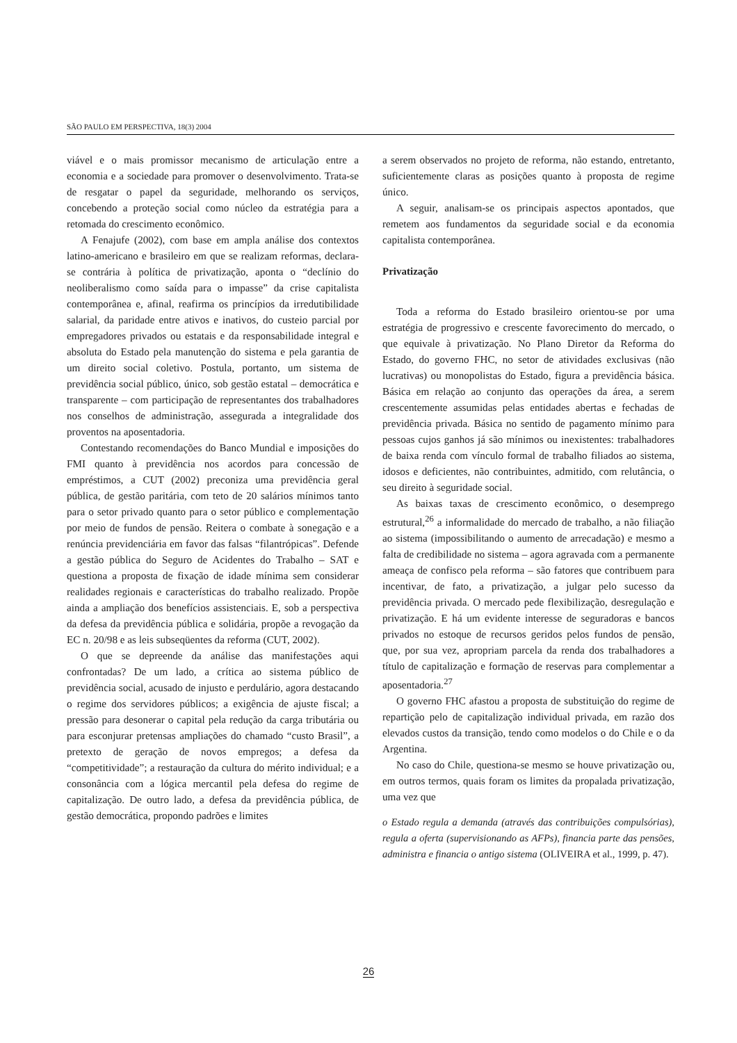SÃO PAULO EM PERSPECTIVA, 18(3) 2004
viável e o mais promissor mecanismo de articulação entre a economia e a sociedade para promover o desenvolvimento. Trata-se de resgatar o papel da seguridade, melhorando os serviços, concebendo a proteção social como núcleo da estratégia para a retomada do crescimento econômico.
A Fenajufe (2002), com base em ampla análise dos contextos latino-americano e brasileiro em que se realizam reformas, declara-se contrária à política de privatização, aponta o “declínio do neoliberalismo como saída para o impasse” da crise capitalista contemporânea e, afinal, reafirma os princípios da irredutibilidade salarial, da paridade entre ativos e inativos, do custeio parcial por empregadores privados ou estatais e da responsabilidade integral e absoluta do Estado pela manutenção do sistema e pela garantia de um direito social coletivo. Postula, portanto, um sistema de previdência social público, único, sob gestão estatal – democrática e transparente – com participação de representantes dos trabalhadores nos conselhos de administração, assegurada a integralidade dos proventos na aposentadoria.
Contestando recomendações do Banco Mundial e imposições do FMI quanto à previdência nos acordos para concessão de empréstimos, a CUT (2002) preconiza uma previdência geral pública, de gestão paritária, com teto de 20 salários mínimos tanto para o setor privado quanto para o setor público e complementação por meio de fundos de pensão. Reitera o combate à sonegação e a renúncia previdenciária em favor das falsas “filantrópicas”. Defende a gestão pública do Seguro de Acidentes do Trabalho – SAT e questiona a proposta de fixação de idade mínima sem considerar realidades regionais e características do trabalho realizado. Propõe ainda a ampliação dos benefícios assistenciais. E, sob a perspectiva da defesa da previdência pública e solidária, propõe a revogação da EC n. 20/98 e as leis subseqüentes da reforma (CUT, 2002).
O que se depreende da análise das manifestações aqui confrontadas? De um lado, a crítica ao sistema público de previdência social, acusado de injusto e perdulário, agora destacando o regime dos servidores públicos; a exigência de ajuste fiscal; a pressão para desonerar o capital pela redução da carga tributária ou para esconjurar pretensas ampliações do chamado “custo Brasil”, a pretexto de geração de novos empregos; a defesa da “competitividade”; a restauração da cultura do mérito individual; e a consonância com a lógica mercantil pela defesa do regime de capitalização. De outro lado, a defesa da previdência pública, de gestão democrática, propondo padrões e limites
a serem observados no projeto de reforma, não estando, entretanto, suficientemente claras as posições quanto à proposta de regime único.
A seguir, analisam-se os principais aspectos apontados, que remetem aos fundamentos da seguridade social e da economia capitalista contemporânea.
Privatização
Toda a reforma do Estado brasileiro orientou-se por uma estratégia de progressivo e crescente favorecimento do mercado, o que equivale à privatização. No Plano Diretor da Reforma do Estado, do governo FHC, no setor de atividades exclusivas (não lucrativas) ou monopolistas do Estado, figura a previdência básica. Básica em relação ao conjunto das operações da área, a serem crescentemente assumidas pelas entidades abertas e fechadas de previdência privada. Básica no sentido de pagamento mínimo para pessoas cujos ganhos já são mínimos ou inexistentes: trabalhadores de baixa renda com vínculo formal de trabalho filiados ao sistema, idosos e deficientes, não contribuintes, admitido, com relutância, o seu direito à seguridade social.
As baixas taxas de crescimento econômico, o desemprego estrutural,<sup>26</sup> a informalidade do mercado de trabalho, a não filiação ao sistema (impossibilitando o aumento de arrecadação) e mesmo a falta de credibilidade no sistema – agora agravada com a permanente ameaça de confisco pela reforma – são fatores que contribuem para incentivar, de fato, a privatização, a julgar pelo sucesso da previdência privada. O mercado pede flexibilização, desregulação e privatização. E há um evidente interesse de seguradoras e bancos privados no estoque de recursos geridos pelos fundos de pensão, que, por sua vez, apropriam parcela da renda dos trabalhadores a título de capitalização e formação de reservas para complementar a aposentadoria.<sup>27</sup>
O governo FHC afastou a proposta de substituição do regime de repartição pelo de capitalização individual privada, em razão dos elevados custos da transição, tendo como modelos o do Chile e o da Argentina.
No caso do Chile, questiona-se mesmo se houve privatização ou, em outros termos, quais foram os limites da propalada privatização, uma vez que
o Estado regula a demanda (através das contribuições compulsórias), regula a oferta (supervisionando as AFPs), financia parte das pensões, administra e financia o antigo sistema (OLIVEIRA et al., 1999, p. 47).
26